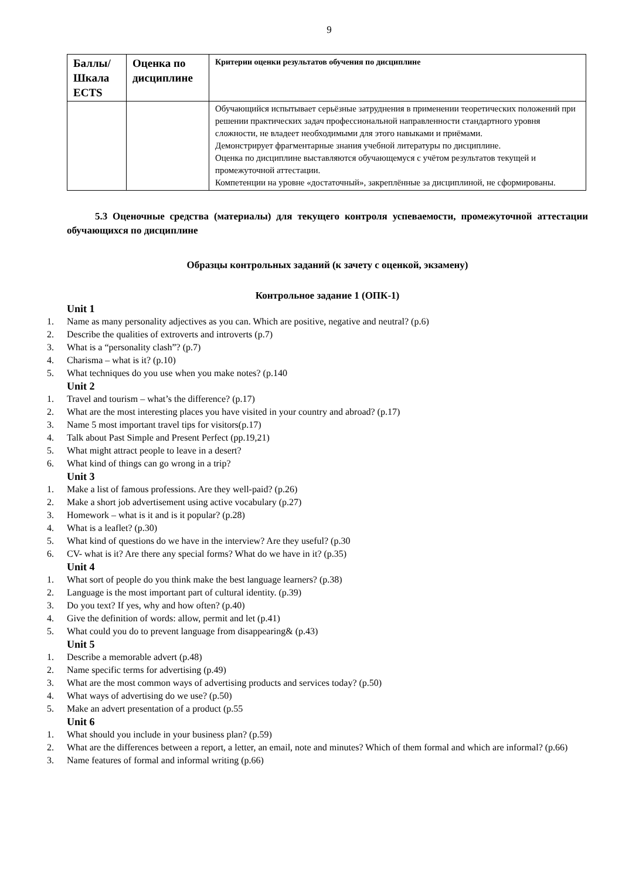9
| Баллы/ Шкала ECTS | Оценка по дисциплине | Критерии оценки результатов обучения по дисциплине |
| --- | --- | --- |
| | | Обучающийся испытывает серьёзные затруднения в применении теоретических положений при решении практических задач профессиональной направленности стандартного уровня сложности, не владеет необходимыми для этого навыками и приёмами. Демонстрирует фрагментарные знания учебной литературы по дисциплине. Оценка по дисциплине выставляются обучающемуся с учётом результатов текущей и промежуточной аттестации. Компетенции на уровне «достаточный», закреплённые за дисциплиной, не сформированы. |
5.3 Оценочные средства (материалы) для текущего контроля успеваемости, промежуточной аттестации обучающихся по дисциплине
Образцы контрольных заданий (к зачету с оценкой, экзамену)
Контрольное задание 1 (ОПК-1)
Unit 1
1. Name as many personality adjectives as you can. Which are positive, negative and neutral? (p.6)
2. Describe the qualities of extroverts and introverts (p.7)
3. What is a “personality clash”? (p.7)
4. Charisma – what is it? (p.10)
5. What techniques do you use when you make notes? (p.140
Unit 2
1. Travel and tourism – what’s the difference? (p.17)
2. What are the most interesting places you have visited in your country and abroad? (p.17)
3. Name 5 most important travel tips for visitors(p.17)
4. Talk about Past Simple and Present Perfect (pp.19,21)
5. What might attract people to leave in a desert?
6. What kind of things can go wrong in a trip?
Unit 3
1. Make a list of famous professions. Are they well-paid? (p.26)
2. Make a short job advertisement using active vocabulary (p.27)
3. Homework – what is it and is it popular? (p.28)
4. What is a leaflet? (p.30)
5. What kind of questions do we have in the interview? Are they useful? (p.30
6. CV- what is it? Are there any special forms? What do we have in it? (p.35)
Unit 4
1. What sort of people do you think make the best language learners? (p.38)
2. Language is the most important part of cultural identity. (p.39)
3. Do you text? If yes, why and how often? (p.40)
4. Give the definition of words: allow, permit and let (p.41)
5. What could you do to prevent language from disappearing& (p.43)
Unit 5
1. Describe a memorable advert (p.48)
2. Name specific terms for advertising (p.49)
3. What are the most common ways of advertising products and services today? (p.50)
4. What ways of advertising do we use? (p.50)
5. Make an advert presentation of a product (p.55
Unit 6
1. What should you include in your business plan? (p.59)
2. What are the differences between a report, a letter, an email, note and minutes? Which of them formal and which are informal? (p.66)
3. Name features of formal and informal writing (p.66)